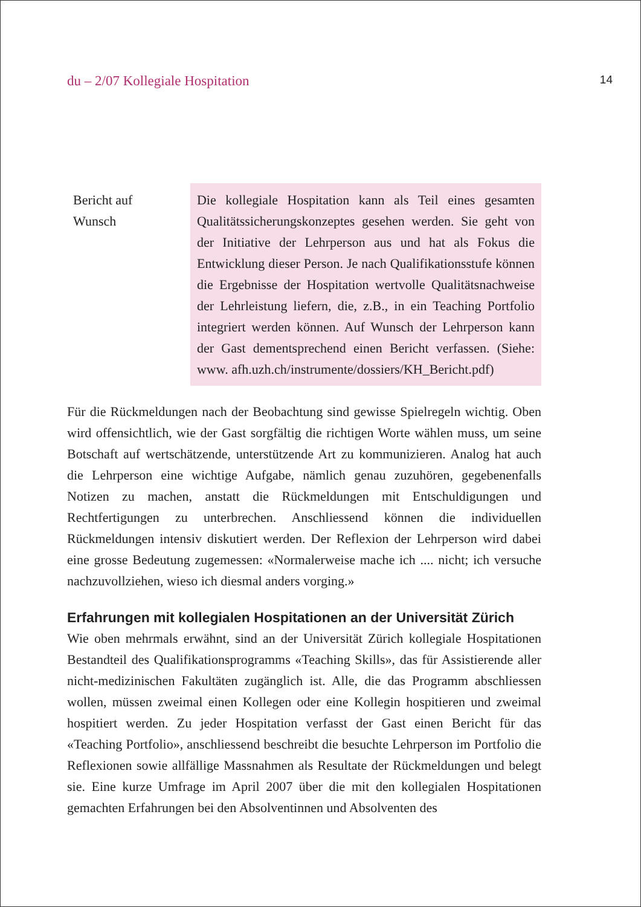du – 2/07 Kollegiale Hospitation 14
Bericht auf
Wunsch
Die kollegiale Hospitation kann als Teil eines gesamten Qualitätssicherungskonzeptes gesehen werden. Sie geht von der Initiative der Lehrperson aus und hat als Fokus die Entwicklung dieser Person. Je nach Qualifikationsstufe können die Ergebnisse der Hospitation wertvolle Qualitätsnachweise der Lehrleistung liefern, die, z.B., in ein Teaching Portfolio integriert werden können. Auf Wunsch der Lehrperson kann der Gast dementsprechend einen Bericht verfassen. (Siehe: www. afh.uzh.ch/instrumente/dossiers/KH_Bericht.pdf)
Für die Rückmeldungen nach der Beobachtung sind gewisse Spielregeln wichtig. Oben wird offensichtlich, wie der Gast sorgfältig die richtigen Worte wählen muss, um seine Botschaft auf wertschätzende, unterstützende Art zu kommunizieren. Analog hat auch die Lehrperson eine wichtige Aufgabe, nämlich genau zuzuhören, gegebenenfalls Notizen zu machen, anstatt die Rückmeldungen mit Entschuldigungen und Rechtfertigungen zu unterbrechen. Anschliessend können die individuellen Rückmeldungen intensiv diskutiert werden. Der Reflexion der Lehrperson wird dabei eine grosse Bedeutung zugemessen: «Normalerweise mache ich .... nicht; ich versuche nachzuvollziehen, wieso ich diesmal anders vorging.»
Erfahrungen mit kollegialen Hospitationen an der Universität Zürich
Wie oben mehrmals erwähnt, sind an der Universität Zürich kollegiale Hospitationen Bestandteil des Qualifikationsprogramms «Teaching Skills», das für Assistierende aller nicht-medizinischen Fakultäten zugänglich ist. Alle, die das Programm abschliessen wollen, müssen zweimal einen Kollegen oder eine Kollegin hospitieren und zweimal hospitiert werden. Zu jeder Hospitation verfasst der Gast einen Bericht für das «Teaching Portfolio», anschliessend beschreibt die besuchte Lehrperson im Portfolio die Reflexionen sowie allfällige Massnahmen als Resultate der Rückmeldungen und belegt sie. Eine kurze Umfrage im April 2007 über die mit den kollegialen Hospitationen gemachten Erfahrungen bei den Absolventinnen und Absolventen des